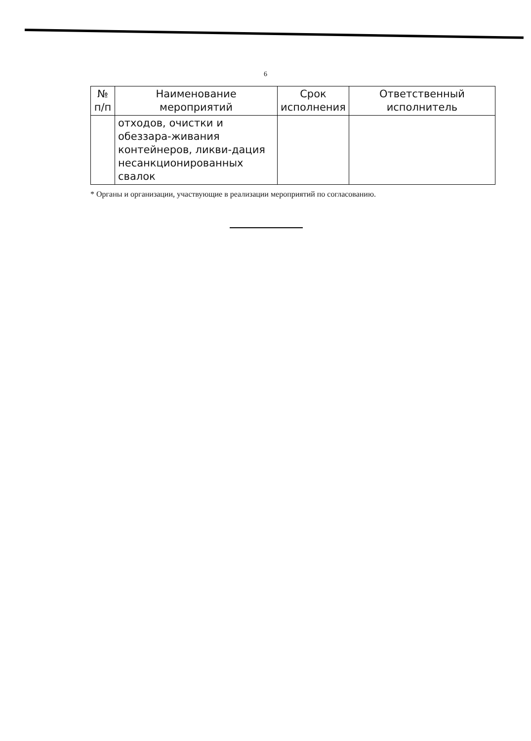6
| № п/п | Наименование мероприятий | Срок исполнения | Ответственный исполнитель |
| --- | --- | --- | --- |
| | отходов, очистки и обеззара-живания контейнеров, ликви-дация несанкционированных свалок | | |
* Органы и организации, участвующие в реализации мероприятий по согласованию.